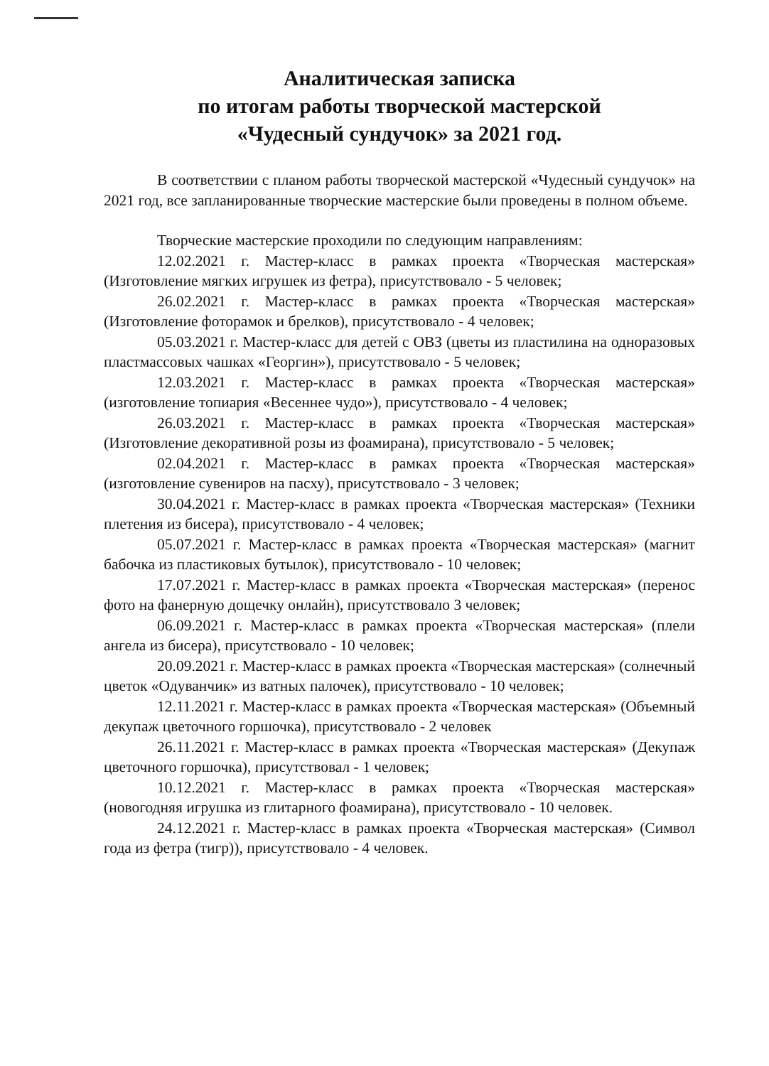Аналитическая записка
по итогам работы творческой мастерской
«Чудесный сундучок» за 2021 год.
В соответствии с планом работы творческой мастерской «Чудесный сундучок» на 2021 год, все запланированные творческие мастерские были проведены в полном объеме.
Творческие мастерские проходили по следующим направлениям:
12.02.2021 г. Мастер-класс в рамках проекта «Творческая мастерская» (Изготовление мягких игрушек из фетра), присутствовало - 5 человек;
26.02.2021 г. Мастер-класс в рамках проекта «Творческая мастерская» (Изготовление фоторамок и брелков), присутствовало - 4 человек;
05.03.2021 г. Мастер-класс для детей с ОВЗ (цветы из пластилина на одноразовых пластмассовых чашках «Георгин»), присутствовало - 5 человек;
12.03.2021 г. Мастер-класс в рамках проекта «Творческая мастерская» (изготовление топиария «Весеннее чудо»), присутствовало - 4 человек;
26.03.2021 г. Мастер-класс в рамках проекта «Творческая мастерская» (Изготовление декоративной розы из фоамирана), присутствовало - 5 человек;
02.04.2021 г. Мастер-класс в рамках проекта «Творческая мастерская» (изготовление сувениров на пасху), присутствовало - 3 человек;
30.04.2021 г. Мастер-класс в рамках проекта «Творческая мастерская» (Техники плетения из бисера), присутствовало - 4 человек;
05.07.2021 г. Мастер-класс в рамках проекта «Творческая мастерская» (магнит бабочка из пластиковых бутылок), присутствовало - 10 человек;
17.07.2021 г. Мастер-класс в рамках проекта «Творческая мастерская» (перенос фото на фанерную дощечку онлайн), присутствовало 3 человек;
06.09.2021 г. Мастер-класс в рамках проекта «Творческая мастерская» (плели ангела из бисера), присутствовало - 10 человек;
20.09.2021 г. Мастер-класс в рамках проекта «Творческая мастерская» (солнечный цветок «Одуванчик» из ватных палочек), присутствовало - 10 человек;
12.11.2021 г. Мастер-класс в рамках проекта «Творческая мастерская» (Объемный декупаж цветочного горшочка), присутствовало - 2 человек
26.11.2021 г. Мастер-класс в рамках проекта «Творческая мастерская» (Декупаж цветочного горшочка), присутствовал - 1 человек;
10.12.2021 г. Мастер-класс в рамках проекта «Творческая мастерская» (новогодняя игрушка из глитарного фоамирана), присутствовало - 10 человек.
24.12.2021 г. Мастер-класс в рамках проекта «Творческая мастерская» (Символ года из фетра (тигр)), присутствовало - 4 человек.